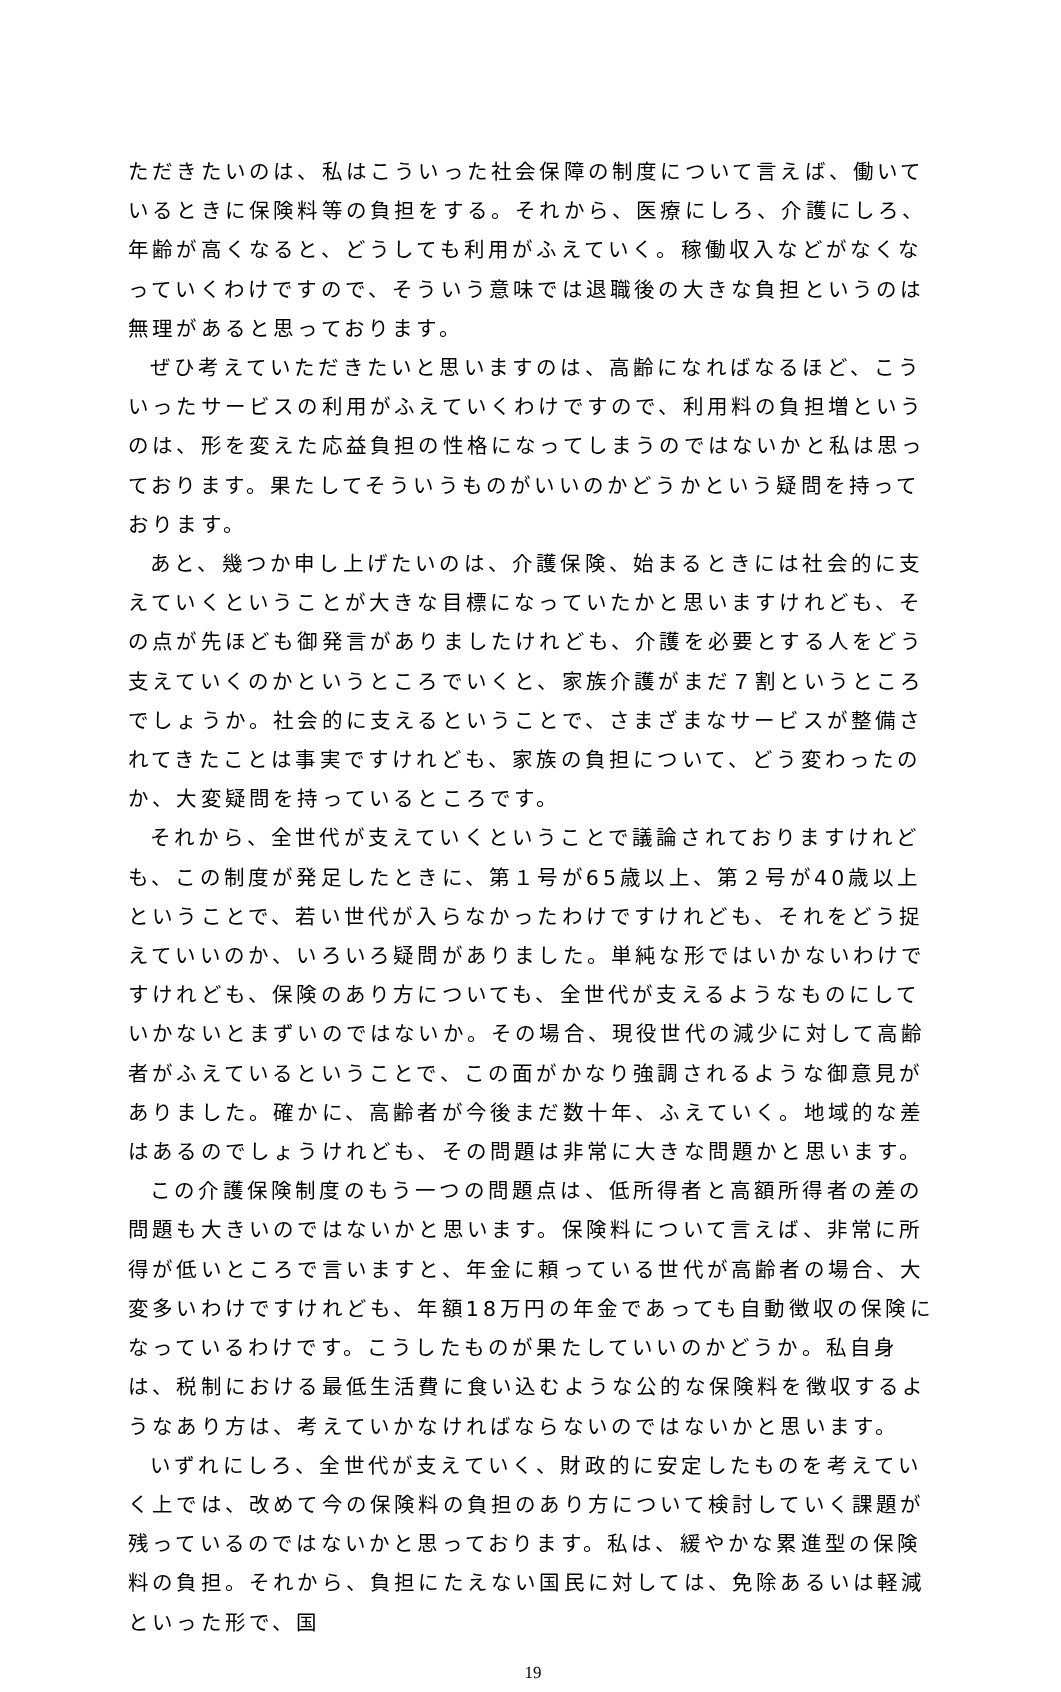ただきたいのは、私はこういった社会保障の制度について言えば、働いているときに保険料等の負担をする。それから、医療にしろ、介護にしろ、年齢が高くなると、どうしても利用がふえていく。稼働収入などがなくなっていくわけですので、そういう意味では退職後の大きな負担というのは無理があると思っております。
ぜひ考えていただきたいと思いますのは、高齢になればなるほど、こういったサービスの利用がふえていくわけですので、利用料の負担増というのは、形を変えた応益負担の性格になってしまうのではないかと私は思っております。果たしてそういうものがいいのかどうかという疑問を持っております。
あと、幾つか申し上げたいのは、介護保険、始まるときには社会的に支えていくということが大きな目標になっていたかと思いますけれども、その点が先ほども御発言がありましたけれども、介護を必要とする人をどう支えていくのかというところでいくと、家族介護がまだ７割というところでしょうか。社会的に支えるということで、さまざまなサービスが整備されてきたことは事実ですけれども、家族の負担について、どう変わったのか、大変疑問を持っているところです。
それから、全世代が支えていくということで議論されておりますけれども、この制度が発足したときに、第１号が65歳以上、第２号が40歳以上ということで、若い世代が入らなかったわけですけれども、それをどう捉えていいのか、いろいろ疑問がありました。単純な形ではいかないわけですけれども、保険のあり方についても、全世代が支えるようなものにしていかないとまずいのではないか。その場合、現役世代の減少に対して高齢者がふえているということで、この面がかなり強調されるような御意見がありました。確かに、高齢者が今後まだ数十年、ふえていく。地域的な差はあるのでしょうけれども、その問題は非常に大きな問題かと思います。
この介護保険制度のもう一つの問題点は、低所得者と高額所得者の差の問題も大きいのではないかと思います。保険料について言えば、非常に所得が低いところで言いますと、年金に頼っている世代が高齢者の場合、大変多いわけですけれども、年額18万円の年金であっても自動徴収の保険になっているわけです。こうしたものが果たしていいのかどうか。私自身は、税制における最低生活費に食い込むような公的な保険料を徴収するようなあり方は、考えていかなければならないのではないかと思います。
いずれにしろ、全世代が支えていく、財政的に安定したものを考えていく上では、改めて今の保険料の負担のあり方について検討していく課題が残っているのではないかと思っております。私は、緩やかな累進型の保険料の負担。それから、負担にたえない国民に対しては、免除あるいは軽減といった形で、国
19